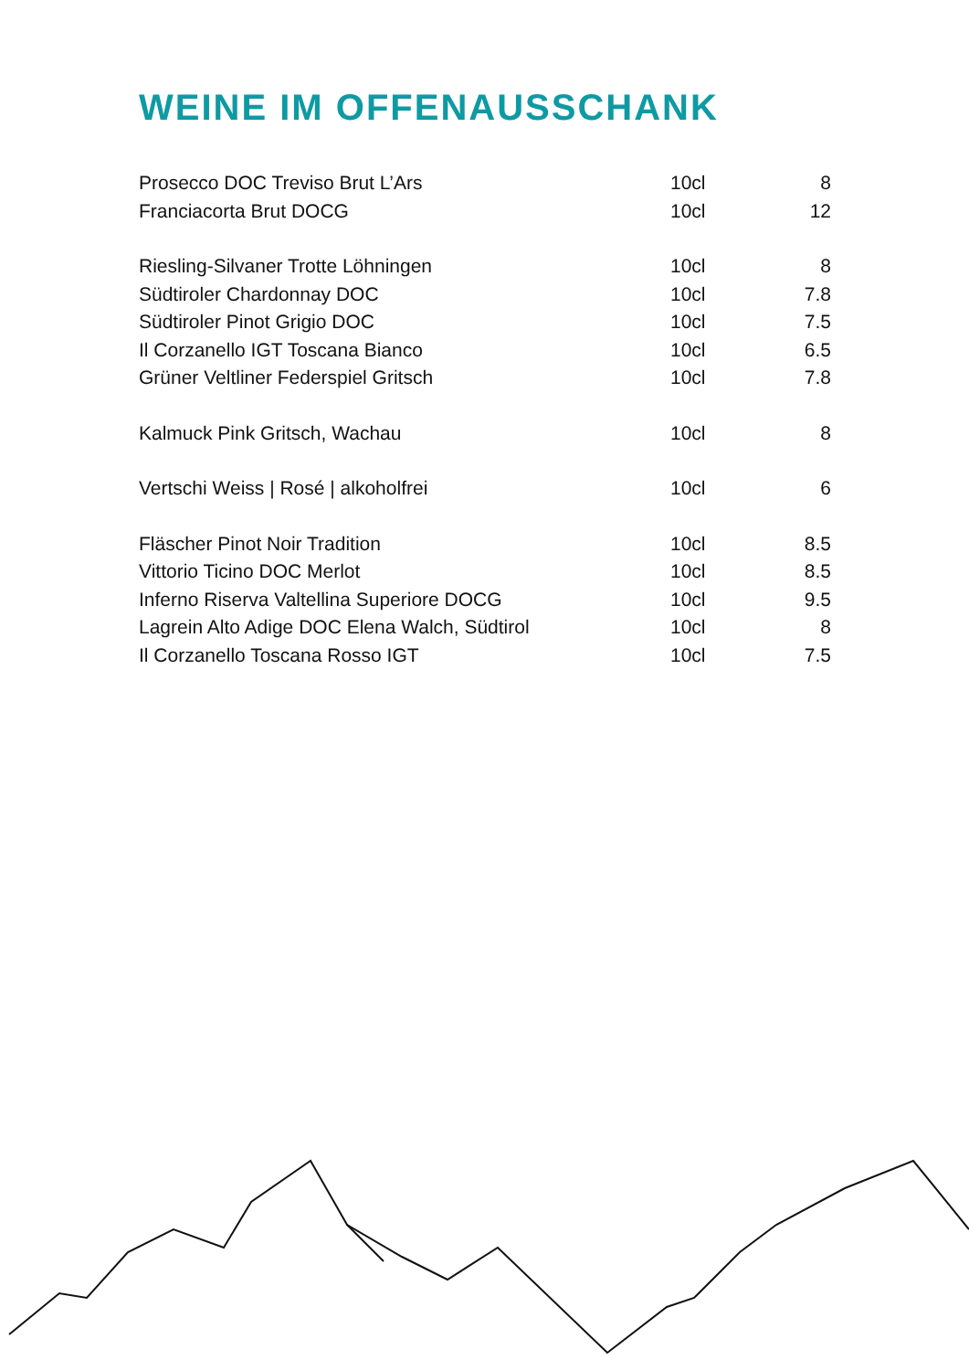WEINE IM OFFENAUSSCHANK
| Prosecco DOC Treviso Brut L’Ars | 10cl | 8 |
| Franciacorta Brut DOCG | 10cl | 12 |
| Riesling-Silvaner Trotte Löhningen | 10cl | 8 |
| Südtiroler Chardonnay DOC | 10cl | 7.8 |
| Südtiroler Pinot Grigio DOC | 10cl | 7.5 |
| Il Corzanello IGT Toscana Bianco | 10cl | 6.5 |
| Grüner Veltliner Federspiel Gritsch | 10cl | 7.8 |
| Kalmuck Pink Gritsch, Wachau | 10cl | 8 |
| Vertschi Weiss / Rosé / alkoholfrei | 10cl | 6 |
| Fläscher Pinot Noir Tradition | 10cl | 8.5 |
| Vittorio Ticino DOC Merlot | 10cl | 8.5 |
| Inferno Riserva Valtellina Superiore DOCG | 10cl | 9.5 |
| Lagrein Alto Adige DOC Elena Walch, Südtirol | 10cl | 8 |
| Il Corzanello Toscana Rosso IGT | 10cl | 7.5 |